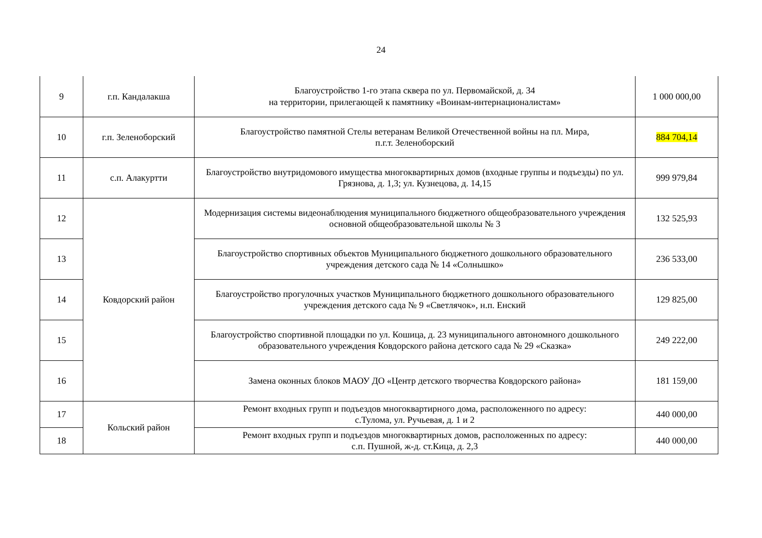24
| 9 | г.п. Кандалакша | Благоустройство 1-го этапа сквера по ул. Первомайской, д. 34 на территории, прилегающей к памятнику «Воинам-интернационалистам» | 1 000 000,00 |
| 10 | г.п. Зеленоборский | Благоустройство памятной Стелы ветеранам Великой Отечественной войны на пл. Мира, п.г.т. Зеленоборский | 884 704,14 |
| 11 | с.п. Алакуртти | Благоустройство внутридомового имущества многоквартирных домов (входные группы и подъезды) по ул. Грязнова, д. 1,3; ул. Кузнецова, д. 14,15 | 999 979,84 |
| 12 | Ковдорский район | Модернизация системы видеонаблюдения муниципального бюджетного общеобразовательного учреждения основной общеобразовательной школы № 3 | 132 525,93 |
| 13 | | Благоустройство спортивных объектов Муниципального бюджетного дошкольного образовательного учреждения детского сада № 14 «Солнышко» | 236 533,00 |
| 14 | | Благоустройство прогулочных участков Муниципального бюджетного дошкольного образовательного учреждения детского сада № 9 «Светлячок», н.п. Енский | 129 825,00 |
| 15 | | Благоустройство спортивной площадки по ул. Кошица, д. 23 муниципального автономного дошкольного образовательного учреждения Ковдорского района детского сада № 29 «Сказка» | 249 222,00 |
| 16 | | Замена оконных блоков МАОУ ДО «Центр детского творчества Ковдорского района» | 181 159,00 |
| 17 | Кольский район | Ремонт входных групп и подъездов многоквартирного дома, расположенного по адресу: с.Тулома, ул. Ручьевая, д. 1 и 2 | 440 000,00 |
| 18 | | Ремонт входных групп и подъездов многоквартирных домов, расположенных по адресу: с.п. Пушной, ж-д. ст.Кица, д. 2,3 | 440 000,00 |